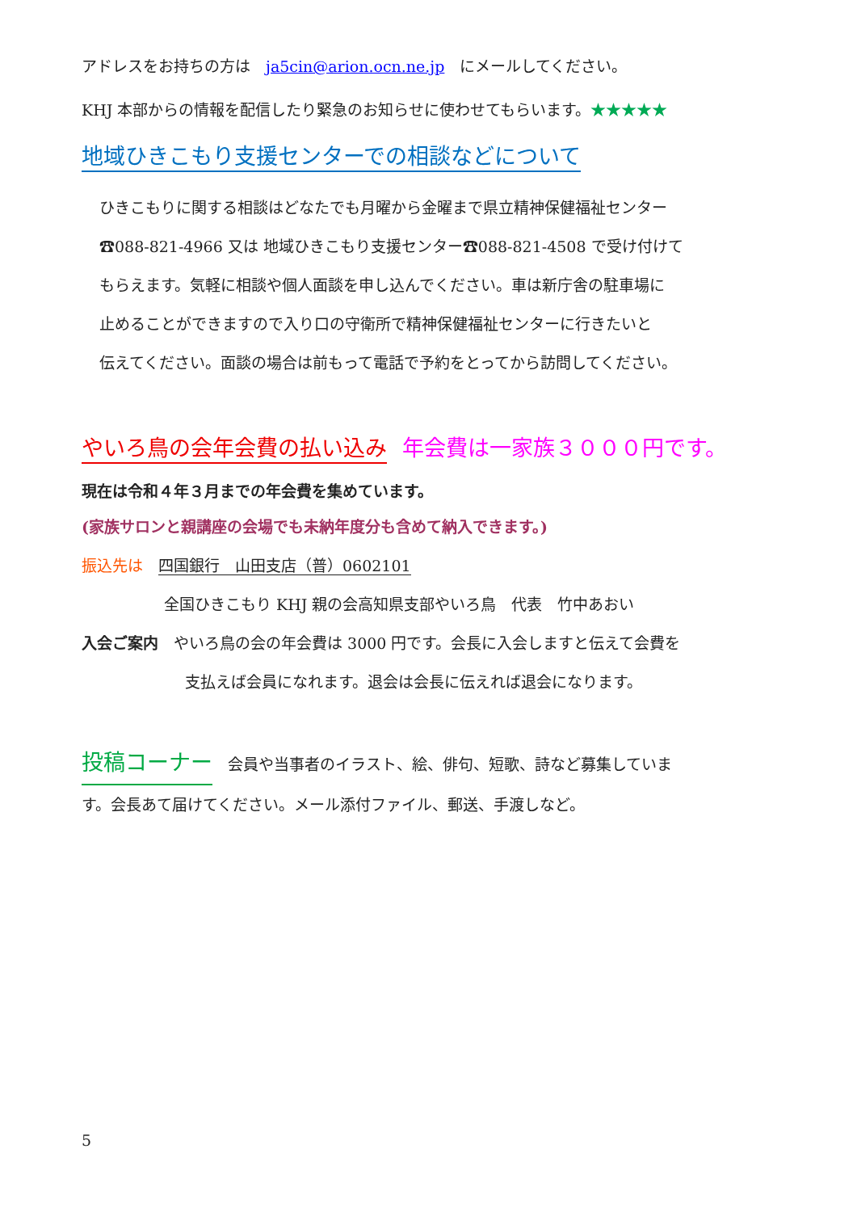アドレスをお持ちの方は　ja5cin@arion.ocn.ne.jp　にメールしてください。
KHJ 本部からの情報を配信したり緊急のお知らせに使わせてもらいます。★★★★★
地域ひきこもり支援センターでの相談などについて
ひきこもりに関する相談はどなたでも月曜から金曜まで県立精神保健福祉センター
☎088-821-4966 又は 地域ひきこもり支援センター☎088-821-4508 で受け付けて
もらえます。気軽に相談や個人面談を申し込んでください。車は新庁舎の駐車場に
止めることができますので入り口の守衛所で精神保健福祉センターに行きたいと
伝えてください。面談の場合は前もって電話で予約をとってから訪問してください。
やいろ鳥の会年会費の払い込み　年会費は一家族３０００円です。
現在は令和４年３月までの年会費を集めています。
(家族サロンと親講座の会場でも未納年度分も含めて納入できます。)
振込先は　四国銀行　山田支店（普）0602101
全国ひきこもり KHJ 親の会高知県支部やいろ鳥　代表　竹中あおい
入会ご案内　やいろ鳥の会の年会費は 3000 円です。会長に入会しますと伝えて会費を
支払えば会員になれます。退会は会長に伝えれば退会になります。
投稿コーナー　会員や当事者のイラスト、絵、俳句、短歌、詩など募集していま
す。会長あて届けてください。メール添付ファイル、郵送、手渡しなど。
5